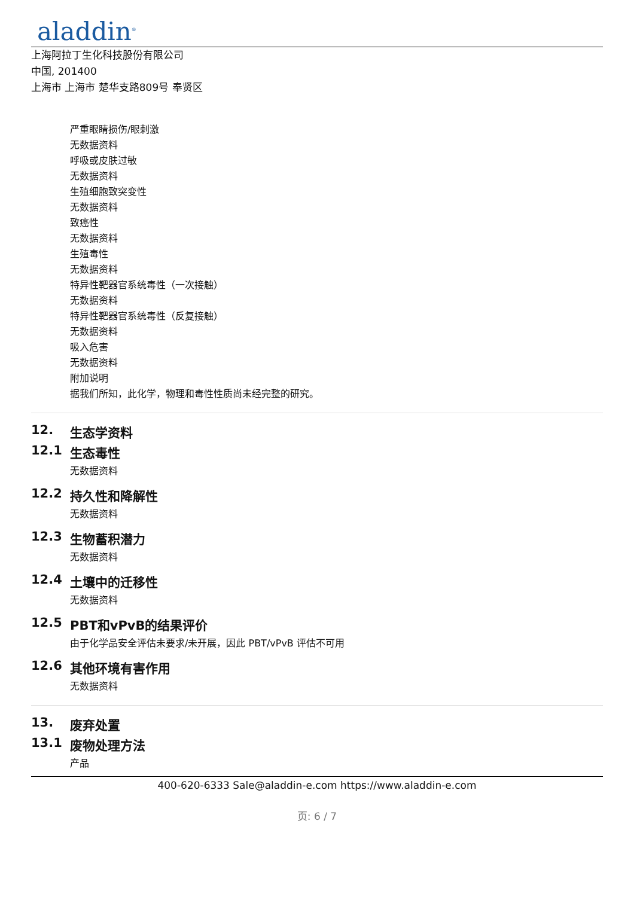aladdin<sup>®</sup>
上海阿拉丁生化科技股份有限公司
中国, 201400
上海市 上海市 楚华支路809号 奉贤区
严重眼睛损伤/眼刺激
无数据资料
呼吸或皮肤过敏
无数据资料
生殖细胞致突变性
无数据资料
致癌性
无数据资料
生殖毒性
无数据资料
特异性靶器官系统毒性（一次接触）
无数据资料
特异性靶器官系统毒性（反复接触）
无数据资料
吸入危害
无数据资料
附加说明
据我们所知，此化学，物理和毒性性质尚未经完整的研究。
12. 生态学资料
12.1 生态毒性
无数据资料
12.2 持久性和降解性
无数据资料
12.3 生物蓄积潜力
无数据资料
12.4 土壤中的迁移性
无数据资料
12.5 PBT和vPvB的结果评价
由于化学品安全评估未要求/未开展，因此 PBT/vPvB 评估不可用
12.6 其他环境有害作用
无数据资料
13. 废弃处置
13.1 废物处理方法
产品
400-620-6333 Sale@aladdin-e.com https://www.aladdin-e.com
页: 6 / 7